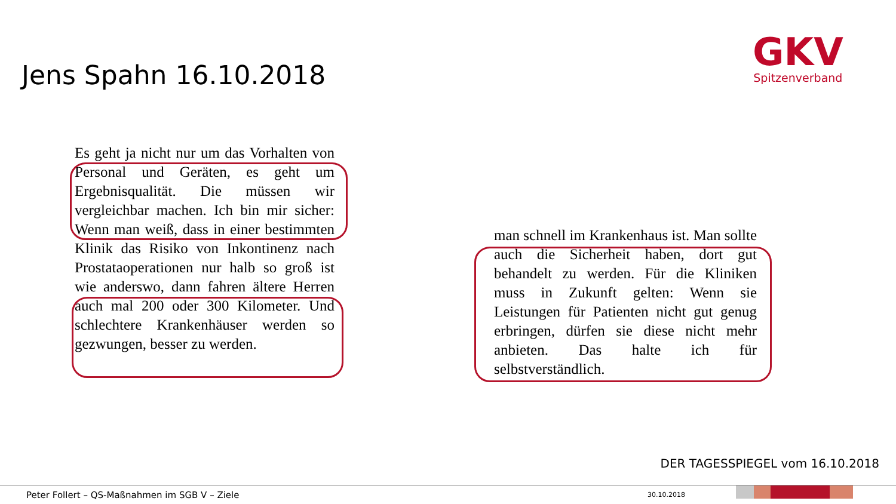Jens Spahn 16.10.2018
GKV
Spitzenverband
Es geht ja nicht nur um das Vorhalten von Personal und Geräten, es geht um Ergebnisqualität. Die müssen wir vergleichbar machen. Ich bin mir sicher: Wenn man weiß, dass in einer bestimmten Klinik das Risiko von Inkontinenz nach Prostataoperationen nur halb so groß ist wie anderswo, dann fahren ältere Herren auch mal 200 oder 300 Kilometer. Und schlechtere Krankenhäuser werden so gezwungen, besser zu werden.
man schnell im Krankenhaus ist. Man sollte auch die Sicherheit haben, dort gut behandelt zu werden. Für die Kliniken muss in Zukunft gelten: Wenn sie Leistungen für Patienten nicht gut genug erbringen, dürfen sie diese nicht mehr anbieten. Das halte ich für selbstverständlich.
DER TAGESSPIEGEL vom 16.10.2018
Peter Follert – QS-Maßnahmen im SGB V – Ziele
30.10.2018